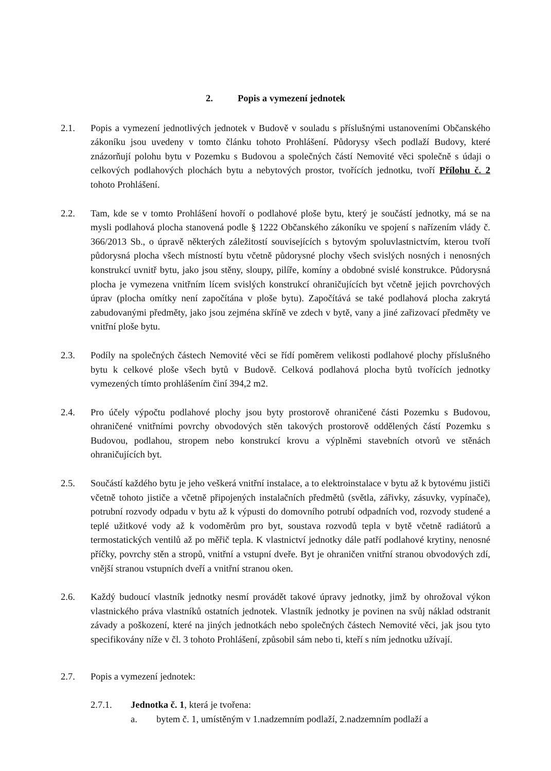2. Popis a vymezení jednotek
2.1. Popis a vymezení jednotlivých jednotek v Budově v souladu s příslušnými ustanoveními Občanského zákoníku jsou uvedeny v tomto článku tohoto Prohlášení. Půdorysy všech podlaží Budovy, které znázorňují polohu bytu v Pozemku s Budovou a společných částí Nemovité věci společně s údaji o celkových podlahových plochách bytu a nebytových prostor, tvořících jednotku, tvoří Přílohu č. 2 tohoto Prohlášení.
2.2. Tam, kde se v tomto Prohlášení hovoří o podlahové ploše bytu, který je součástí jednotky, má se na mysli podlahová plocha stanovená podle § 1222 Občanského zákoníku ve spojení s nařízením vlády č. 366/2013 Sb., o úpravě některých záležitostí souvisejících s bytovým spoluvlastnictvím, kterou tvoří půdorysná plocha všech místností bytu včetně půdorysné plochy všech svislých nosných i nenosných konstrukcí uvnitř bytu, jako jsou stěny, sloupy, pilíře, komíny a obdobné svislé konstrukce. Půdorysná plocha je vymezena vnitřním lícem svislých konstrukcí ohraničujících byt včetně jejich povrchových úprav (plocha omítky není započítána v ploše bytu). Započítává se také podlahová plocha zakrytá zabudovanými předměty, jako jsou zejména skříně ve zdech v bytě, vany a jiné zařizovací předměty ve vnitřní ploše bytu.
2.3. Podíly na společných částech Nemovité věci se řídí poměrem velikosti podlahové plochy příslušného bytu k celkové ploše všech bytů v Budově. Celková podlahová plocha bytů tvořících jednotky vymezených tímto prohlášením činí 394,2 m2.
2.4. Pro účely výpočtu podlahové plochy jsou byty prostorově ohraničené části Pozemku s Budovou, ohraničené vnitřními povrchy obvodových stěn takových prostorově oddělených částí Pozemku s Budovou, podlahou, stropem nebo konstrukcí krovu a výplněmi stavebních otvorů ve stěnách ohraničujících byt.
2.5. Součástí každého bytu je jeho veškerá vnitřní instalace, a to elektroinstalace v bytu až k bytovému jističi včetně tohoto jističe a včetně připojených instalačních předmětů (světla, zářivky, zásuvky, vypínače), potrubní rozvody odpadu v bytu až k výpusti do domovního potrubí odpadních vod, rozvody studené a teplé užitkové vody až k vodoměrům pro byt, soustava rozvodů tepla v bytě včetně radiátorů a termostatických ventilů až po měřič tepla. K vlastnictví jednotky dále patří podlahové krytiny, nenosné příčky, povrchy stěn a stropů, vnitřní a vstupní dveře. Byt je ohraničen vnitřní stranou obvodových zdí, vnější stranou vstupních dveří a vnitřní stranou oken.
2.6. Každý budoucí vlastník jednotky nesmí provádět takové úpravy jednotky, jimž by ohrožoval výkon vlastnického práva vlastníků ostatních jednotek. Vlastník jednotky je povinen na svůj náklad odstranit závady a poškození, které na jiných jednotkách nebo společných částech Nemovité věci, jak jsou tyto specifikovány níže v čl. 3 tohoto Prohlášení, způsobil sám nebo ti, kteří s ním jednotku užívají.
2.7. Popis a vymezení jednotek:
2.7.1. Jednotka č. 1, která je tvořena:
a. bytem č. 1, umístěným v 1.nadzemním podlaží, 2.nadzemním podlaží a